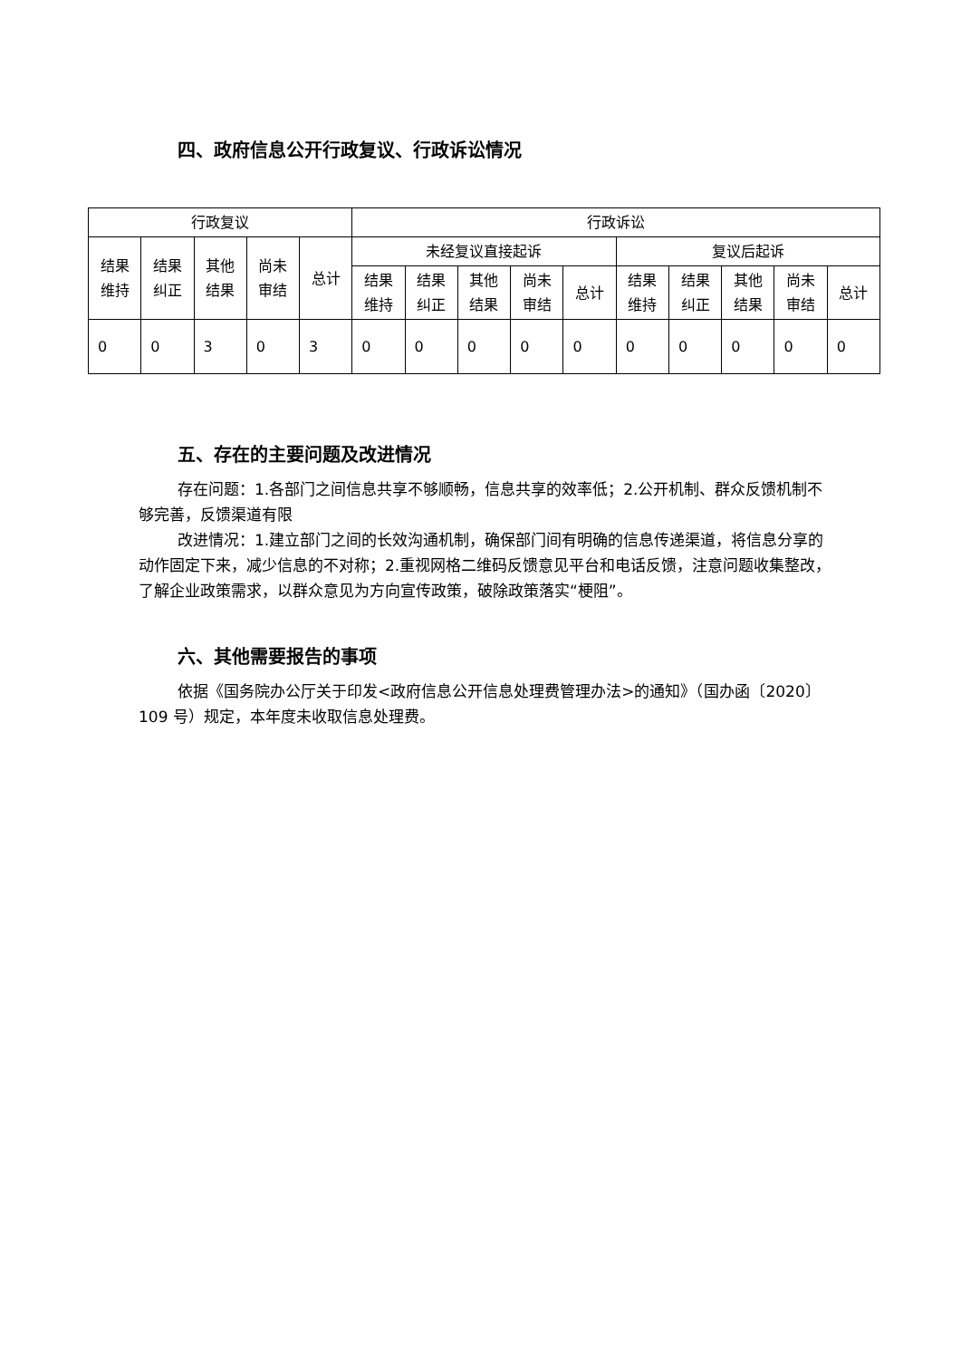四、政府信息公开行政复议、行政诉讼情况
| 行政复议 | | | | | 行政诉讼 | | | | | | | | | |
| --- | --- | --- | --- | --- | --- | --- | --- | --- | --- | --- | --- | --- | --- | --- |
| 结果 维持 | 结果 纠正 | 其他 结果 | 尚未 审结 | 总计 | 未经复议直接起诉 | | | | | 复议后起诉 | | | | |
| | | | | | 结果 维持 | 结果 纠正 | 其他 结果 | 尚未 审结 | 总计 | 结果 维持 | 结果 纠正 | 其他 结果 | 尚未 审结 | 总计 |
| 0 | 0 | 3 | 0 | 3 | 0 | 0 | 0 | 0 | 0 | 0 | 0 | 0 | 0 | 0 |
五、存在的主要问题及改进情况
存在问题：1.各部门之间信息共享不够顺畅，信息共享的效率低；2.公开机制、群众反馈机制不够完善，反馈渠道有限
改进情况：1.建立部门之间的长效沟通机制，确保部门间有明确的信息传递渠道，将信息分享的动作固定下来，减少信息的不对称；2.重视网格二维码反馈意见平台和电话反馈，注意问题收集整改，了解企业政策需求，以群众意见为方向宣传政策，破除政策落实“梗阻”。
六、其他需要报告的事项
依据《国务院办公厅关于印发<政府信息公开信息处理费管理办法>的通知》（国办函〔2020〕109 号）规定，本年度未收取信息处理费。